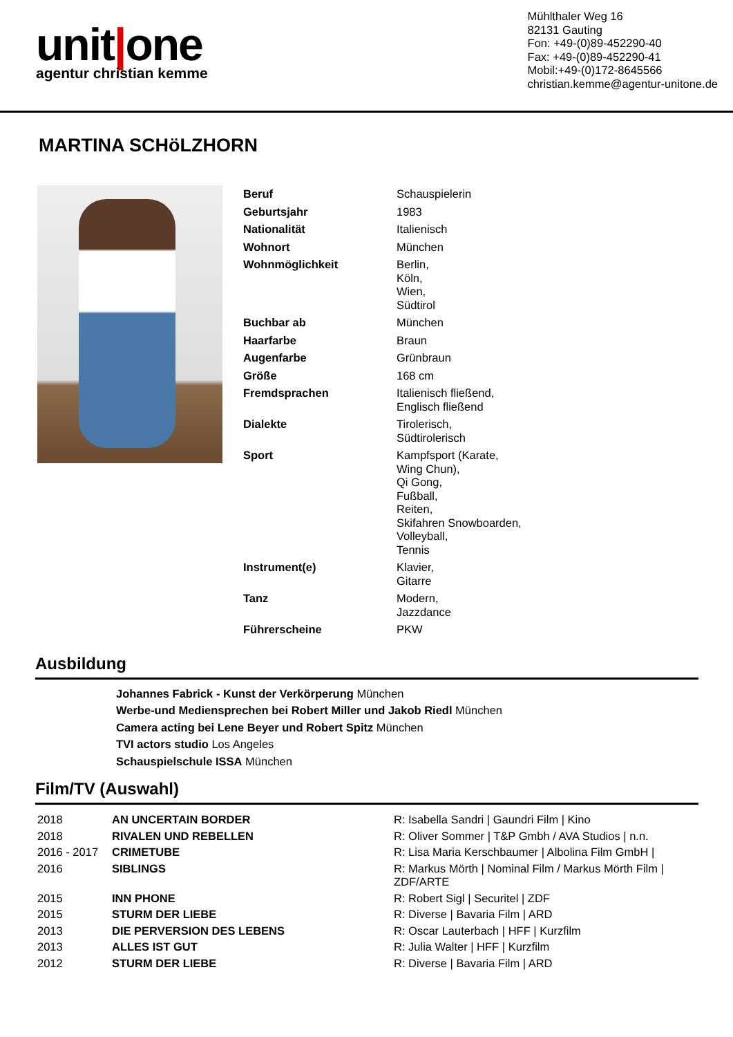unit|one
agentur christian kemme
Mühlthaler Weg 16
82131 Gauting
Fon: +49-(0)89-452290-40
Fax: +49-(0)89-452290-41
Mobil:+49-(0)172-8645566
christian.kemme@agentur-unitone.de
MARTINA SCHöLZHORN
| Beruf | Schauspielerin |
| Geburtsjahr | 1983 |
| Nationalität | Italienisch |
| Wohnort | München |
| Wohnmöglichkeit | Berlin, Köln, Wien, Südtirol |
| Buchbar ab | München |
| Haarfarbe | Braun |
| Augenfarbe | Grünbraun |
| Größe | 168 cm |
| Fremdsprachen | Italienisch fließend, Englisch fließend |
| Dialekte | Tirolerisch, Südtirolerisch |
| Sport | Kampfsport (Karate, Wing Chun), Qi Gong, Fußball, Reiten, Skifahren Snowboarden, Volleyball, Tennis |
| Instrument(e) | Klavier, Gitarre |
| Tanz | Modern, Jazzdance |
| Führerscheine | PKW |
Ausbildung
Johannes Fabrick - Kunst der Verkörperung München
Werbe-und Mediensprechen bei Robert Miller und Jakob Riedl München
Camera acting bei Lene Beyer und Robert Spitz München
TVI actors studio Los Angeles
Schauspielschule ISSA München
Film/TV (Auswahl)
| 2018 | AN UNCERTAIN BORDER | R: Isabella Sandri / Gaundri Film / Kino |
| 2018 | RIVALEN UND REBELLEN | R: Oliver Sommer / T&P Gmbh / AVA Studios / n.n. |
| 2016 - 2017 | CRIMETUBE | R: Lisa Maria Kerschbaumer / Albolina Film GmbH / |
| 2016 | SIBLINGS | R: Markus Mörth / Nominal Film / Markus Mörth Film / ZDF/ARTE |
| 2015 | INN PHONE | R: Robert Sigl / Securitel / ZDF |
| 2015 | STURM DER LIEBE | R: Diverse / Bavaria Film / ARD |
| 2013 | DIE PERVERSION DES LEBENS | R: Oscar Lauterbach / HFF / Kurzfilm |
| 2013 | ALLES IST GUT | R: Julia Walter / HFF / Kurzfilm |
| 2012 | STURM DER LIEBE | R: Diverse / Bavaria Film / ARD |